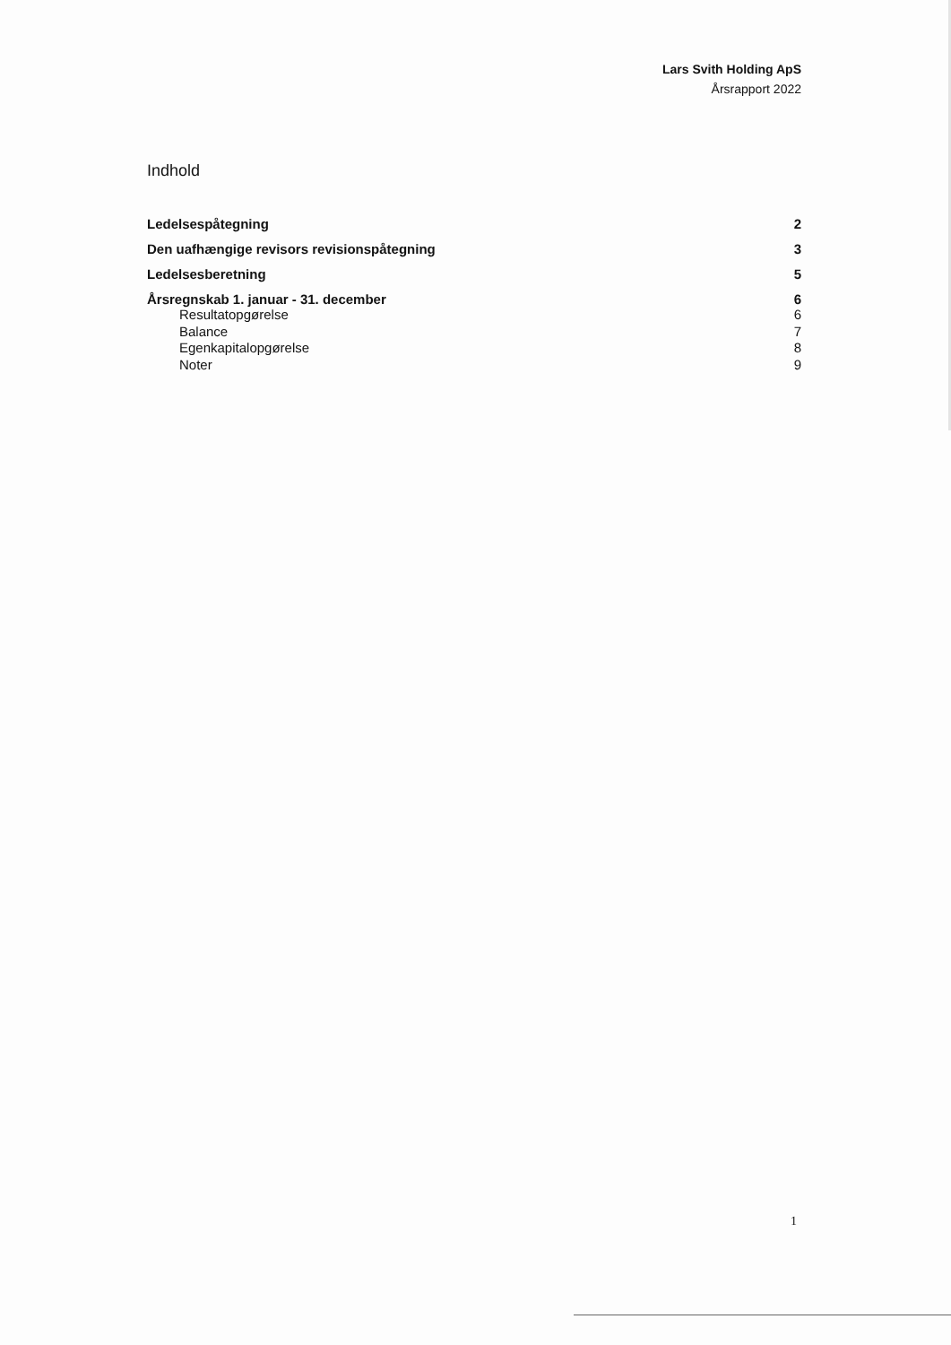Lars Svith Holding ApS
Årsrapport 2022
Indhold
Ledelsespåtegning 2
Den uafhængige revisors revisionspåtegning 3
Ledelsesberetning 5
Årsregnskab 1. januar - 31. december 6
Resultatopgørelse 6
Balance 7
Egenkapitalopgørelse 8
Noter 9
1